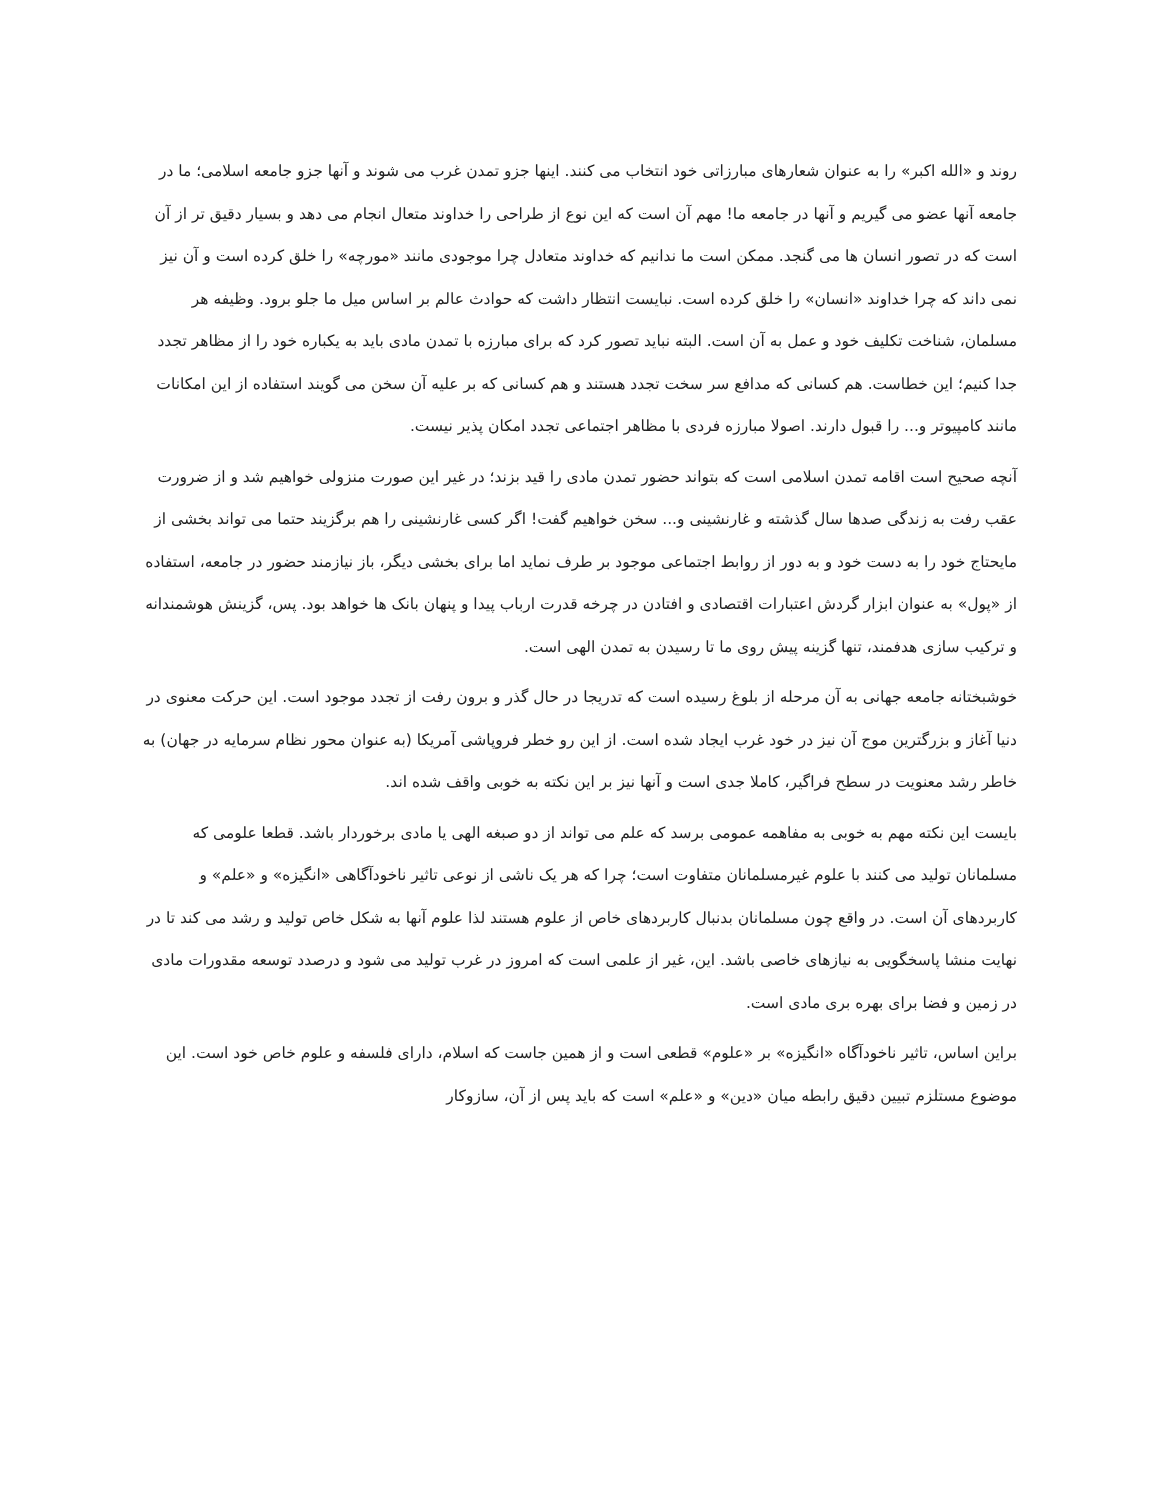روند و «الله اکبر» را به عنوان شعارهای مبارزاتی خود انتخاب می کنند. اینها جزو تمدن غرب می شوند و آنها جزو جامعه اسلامی؛ ما در جامعه آنها عضو می گیریم و آنها در جامعه ما! مهم آن است که این نوع از طراحی را خداوند متعال انجام می دهد و بسیار دقیق تر از آن است که در تصور انسان ها می گنجد. ممکن است ما ندانیم که خداوند متعادل چرا موجودی مانند «مورچه» را خلق کرده است و آن نیز نمی داند که چرا خداوند «انسان» را خلق کرده است. نبایست انتظار داشت که حوادث عالم بر اساس میل ما جلو برود. وظیفه هر مسلمان، شناخت تکلیف خود و عمل به آن است. البته نباید تصور کرد که برای مبارزه با تمدن مادی باید به یکباره خود را از مظاهر تجدد جدا کنیم؛ این خطاست. هم کسانی که مدافع سر سخت تجدد هستند و هم کسانی که بر علیه آن سخن می گویند استفاده از این امکانات مانند کامپیوتر و... را قبول دارند. اصولا مبارزه فردی با مظاهر اجتماعی تجدد امکان پذیر نیست.
آنچه صحیح است اقامه تمدن اسلامی است که بتواند حضور تمدن مادی را قید بزند؛ در غیر این صورت منزولی خواهیم شد و از ضرورت عقب رفت به زندگی صدها سال گذشته و غارنشینی و... سخن خواهیم گفت! اگر کسی غارنشینی را هم برگزیند حتما می تواند بخشی از مایحتاج خود را به دست خود و به دور از روابط اجتماعی موجود بر طرف نماید اما برای بخشی دیگر، باز نیازمند حضور در جامعه، استفاده از «پول» به عنوان ابزار گردش اعتبارات اقتصادی و افتادن در چرخه قدرت ارباب پیدا و پنهان بانک ها خواهد بود. پس، گزینش هوشمندانه و ترکیب سازی هدفمند، تنها گزینه پیش روی ما تا رسیدن به تمدن الهی است.
خوشبختانه جامعه جهانی به آن مرحله از بلوغ رسیده است که تدریجا در حال گذر و برون رفت از تجدد موجود است. این حرکت معنوی در دنیا آغاز و بزرگترین موج آن نیز در خود غرب ایجاد شده است. از این رو خطر فروپاشی آمریکا (به عنوان محور نظام سرمایه در جهان) به خاطر رشد معنویت در سطح فراگیر، کاملا جدی است و آنها نیز بر این نکته به خوبی واقف شده اند.
بایست این نکته مهم به خوبی به مفاهمه عمومی برسد که علم می تواند از دو صبغه الهی یا مادی برخوردار باشد. قطعا علومی که مسلمانان تولید می کنند با علوم غیرمسلمانان متفاوت است؛ چرا که هر یک ناشی از نوعی تاثیر ناخودآگاهی «انگیزه» و «علم» و کاربردهای آن است. در واقع چون مسلمانان بدنبال کاربردهای خاص از علوم هستند لذا علوم آنها به شکل خاص تولید و رشد می کند تا در نهایت منشا پاسخگویی به نیازهای خاصی باشد. این، غیر از علمی است که امروز در غرب تولید می شود و درصدد توسعه مقدورات مادی در زمین و فضا برای بهره بری مادی است.
براین اساس، تاثیر ناخودآگاه «انگیزه» بر «علوم» قطعی است و از همین جاست که اسلام، دارای فلسفه و علوم خاص خود است. این موضوع مستلزم تبیین دقیق رابطه میان «دین» و «علم» است که باید پس از آن، سازوکار